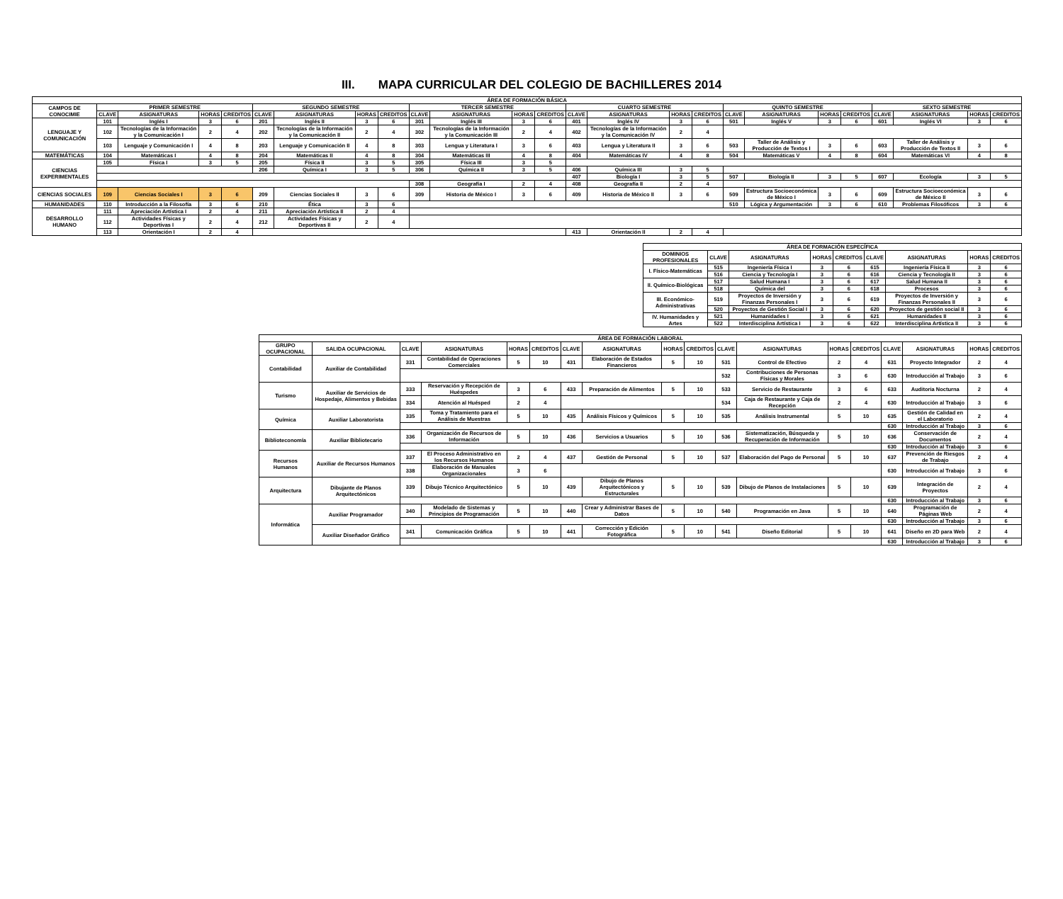III. MAPA CURRICULAR DEL COLEGIO DE BACHILLERES 2014
| ÁREA DE FORMACIÓN BÁSICA | | | | | | | | | | | | | | | | | | | | | | | | |
| --- | --- | --- | --- | --- | --- | --- | --- | --- | --- | --- | --- | --- | --- | --- | --- | --- | --- | --- | --- | --- | --- | --- | --- | --- |
| CAMPOS DE CONOCIMIE | PRIMER SEMESTRE | | | | SEGUNDO SEMESTRE | | | | TERCER SEMESTRE | | | | CUARTO SEMESTRE | | | | QUINTO SEMESTRE | | | | SEXTO SEMESTRE | | | |
| | CLAVE | ASIGNATURAS | HORAS | CREDITOS | CLAVE | ASIGNATURAS | HORAS | CREDITOS | CLAVE | ASIGNATURAS | HORAS | CREDITOS | CLAVE | ASIGNATURAS | HORAS | CREDITOS | CLAVE | ASIGNATURAS | HORAS | CREDITOS | CLAVE | ASIGNATURAS | HORAS | CREDITOS |
| LENGUAJE Y COMUNICACIÓN | 101 | Inglés I | 3 | 6 | 201 | Inglés II | 3 | 6 | 301 | Inglés III | 3 | 6 | 401 | Inglés IV | 3 | 6 | 501 | Inglés V | 3 | 6 | 601 | Inglés VI | 3 | 6 |
| | 102 | Tecnologías de la Información y la Comunicación I | 2 | 4 | 202 | Tecnologías de la Información y la Comunicación II | 2 | 4 | 302 | Tecnologías de la Información y la Comunicación III | 2 | 4 | 402 | Tecnologías de la Información y la Comunicación IV | 2 | 4 | | | | | | | | |
| | 103 | Lenguaje y Comunicación I | 4 | 8 | 203 | Lenguaje y Comunicación II | 4 | 8 | 303 | Lengua y Literatura I | 3 | 6 | 403 | Lengua y Literatura II | 3 | 6 | 503 | Taller de Análisis y Producción de Textos I | 3 | 6 | 603 | Taller de Análisis y Producción de Textos II | 3 | 6 |
| MATEMÁTICAS | 104 | Matemáticas I | 4 | 8 | 204 | Matemáticas II | 4 | 8 | 304 | Matemáticas III | 4 | 8 | 404 | Matemáticas IV | 4 | 8 | 504 | Matemáticas V | 4 | 8 | 604 | Matemáticas VI | 4 | 8 |
| CIENCIAS EXPERIMENTALES | 105 | Física I | 3 | 5 | 205 | Física II | 3 | 5 | 305 | Física III | 3 | 5 | | | | | | | | | | | | |
| | | | | | 206 | Química I | 3 | 5 | 306 | Química II | 3 | 5 | 406 | Química III | 3 | 5 | | | | | | | | |
| | | | | | | | | | | | | | 407 | Biología I | 3 | 5 | 507 | Biología II | 3 | 5 | 607 | Ecología | 3 | 5 |
| | | | | | | | | | 308 | Geografía I | 2 | 4 | 408 | Geografía II | 2 | 4 | | | | | | | | |
| CIENCIAS SOCIALES | 109 | Ciencias Sociales I | 3 | 6 | 209 | Ciencias Sociales II | 3 | 6 | 309 | Historia de México I | 3 | 6 | 409 | Historia de México II | 3 | 6 | 509 | Estructura Socioeconómica de México I | 3 | 6 | 609 | Estructura Socioeconómica de México II | 3 | 6 |
| HUMANIDADES | 110 | Introducción a la Filosofía | 3 | 6 | 210 | Ética | 3 | 6 | | | | | | | | | 510 | Lógica y Argumentación | 3 | 6 | 610 | Problemas Filosóficos | 3 | 6 |
| DESARROLLO HUMANO | 111 | Apreciación Artística I | 2 | 4 | 211 | Apreciación Artística II | 2 | 4 | | | | | | | | | | | | | | | | |
| | 112 | Actividades Físicas y Deportivas I | 2 | 4 | 212 | Actividades Físicas y Deportivas II | 2 | 4 | | | | | | | | | | | | | | | | |
| | 113 | Orientación I | 2 | 4 | | | | | | | | | 413 | Orientación II | 2 | 4 | | | | | | | | |
| ÁREA DE FORMACIÓN ESPECÍFICA | | | | | | | | |
| --- | --- | --- | --- | --- | --- | --- | --- | --- |
| DOMINIOS PROFESIONALES | CLAVE | ASIGNATURAS | HORAS | CREDITOS | CLAVE | ASIGNATURAS | HORAS | CREDITOS |
| I. Físico-Matemáticas | 515 | Ingeniería Física I | 3 | 6 | 615 | Ingeniería Física II | 3 | 6 |
| | 516 | Ciencia y Tecnología I | 3 | 6 | 616 | Ciencia y Tecnología II | 3 | 6 |
| II. Químico-Biológicas | 517 | Salud Humana I | 3 | 6 | 617 | Salud Humana II | 3 | 6 |
| | 518 | Química del | 3 | 6 | 618 | Procesos | 3 | 6 |
| III. Económico-Administrativas | 519 | Proyectos de Inversión y Finanzas Personales I | 3 | 6 | 619 | Proyectos de Inversión y Finanzas Personales II | 3 | 6 |
| | 520 | Proyectos de Gestión Social I | 3 | 6 | 620 | Proyectos de gestión social II | 3 | 6 |
| IV. Humanidades y Artes | 521 | Humanidades I | 3 | 6 | 621 | Humanidades II | 3 | 6 |
| | 522 | Interdisciplina Artística I | 3 | 6 | 622 | Interdisciplina Artística II | 3 | 6 |
| ÁREA DE FORMACIÓN LABORAL | | | | | | | | | | | | | | | | | |
| --- | --- | --- | --- | --- | --- | --- | --- | --- | --- | --- | --- | --- | --- | --- | --- | --- | --- |
| GRUPO OCUPACIONAL | SALIDA OCUPACIONAL | CLAVE | ASIGNATURAS | HORAS | CREDITOS | CLAVE | ASIGNATURAS | HORAS | CREDITOS | CLAVE | ASIGNATURAS | HORAS | CREDITOS | CLAVE | ASIGNATURAS | HORAS | CREDITOS |
| Contabilidad | Auxiliar de Contabilidad | 331 | Contabilidad de Operaciones Comerciales | 5 | 10 | 431 | Elaboración de Estados Financieros | 5 | 10 | 531 | Control de Efectivo | 2 | 4 | 631 | Proyecto Integrador | 2 | 4 |
| | | | | | | | | | | 532 | Contribuciones de Personas Físicas y Morales | 3 | 6 | 630 | Introducción al Trabajo | 3 | 6 |
| Turismo | Auxiliar de Servicios de Hospedaje, Alimentos y Bebidas | 333 | Reservación y Recepción de Huéspedes | 3 | 6 | 433 | Preparación de Alimentos | 5 | 10 | 533 | Servicio de Restaurante | 3 | 6 | 633 | Auditoria Nocturna | 2 | 4 |
| | | 334 | Atención al Huésped | 2 | 4 | | | | | 534 | Caja de Restaurante y Caja de Recepción | 2 | 4 | 630 | Introducción al Trabajo | 3 | 6 |
| Química | Auxiliar Laboratorista | 335 | Toma y Tratamiento para el Análisis de Muestras | 5 | 10 | 435 | Análisis Físicos y Químicos | 5 | 10 | 535 | Análisis Instrumental | 5 | 10 | 635 | Gestión de Calidad en el Laboratorio | 2 | 4 |
| | | | | | | | | | | | | | | 630 | Introducción al Trabajo | 3 | 6 |
| Biblioteconomía | Auxiliar Bibliotecario | 336 | Organización de Recursos de Información | 5 | 10 | 436 | Servicios a Usuarios | 5 | 10 | 536 | Sistematización, Búsqueda y Recuperación de Información | 5 | 10 | 636 | Conservación de Documentos | 2 | 4 |
| | | | | | | | | | | | | | | 630 | Introducción al Trabajo | 3 | 6 |
| Recursos Humanos | Auxiliar de Recursos Humanos | 337 | El Proceso Administrativo en los Recursos Humanos | 2 | 4 | 437 | Gestión de Personal | 5 | 10 | 537 | Elaboración del Pago de Personal | 5 | 10 | 637 | Prevención de Riesgos de Trabajo | 2 | 4 |
| | | 338 | Elaboración de Manuales Organizacionales | 3 | 6 | | | | | | | | | 630 | Introducción al Trabajo | 3 | 6 |
| Arquitectura | Dibujante de Planos Arquitectónicos | 339 | Dibujo Técnico Arquitectónico | 5 | 10 | 439 | Dibujo de Planos Arquitectónicos y Estructurales | 5 | 10 | 539 | Dibujo de Planos de Instalaciones | 5 | 10 | 639 | Integración de Proyectos | 2 | 4 |
| | | | | | | | | | | | | | | 630 | Introducción al Trabajo | 3 | 6 |
| Informática | Auxiliar Programador | 340 | Modelado de Sistemas y Principios de Programación | 5 | 10 | 440 | Crear y Administrar Bases de Datos | 5 | 10 | 540 | Programación en Java | 5 | 10 | 640 | Programación de Páginas Web | 2 | 4 |
| | | | | | | | | | | | | | | 630 | Introducción al Trabajo | 3 | 6 |
| | Auxiliar Diseñador Gráfico | 341 | Comunicación Gráfica | 5 | 10 | 441 | Corrección y Edición Fotográfica | 5 | 10 | 541 | Diseño Editorial | 5 | 10 | 641 | Diseño en 2D para Web | 2 | 4 |
| | | | | | | | | | | | | | | 630 | Introducción al Trabajo | 3 | 6 |